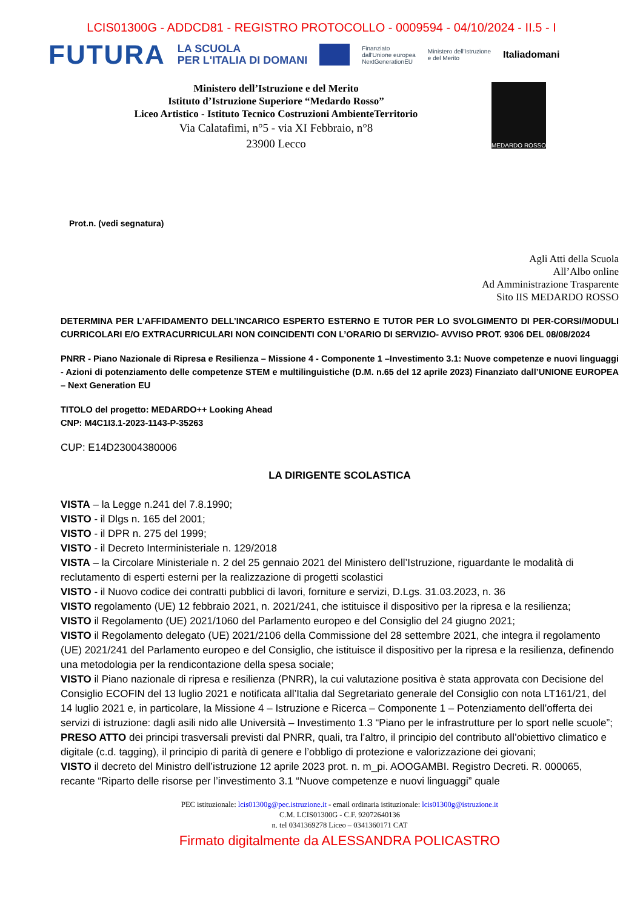LCIS01300G - ADDCD81 - REGISTRO PROTOCOLLO - 0009594 - 04/10/2024 - II.5 - I
FUTURA LA SCUOLA
PER L'ITALIA DI DOMANI Finanziato
dall'Unione europea
NextGenerationEU Ministero dell'Istruzione
e del Merito Italiadomani
Ministero dell’Istruzione e del Merito
Istituto d’Istruzione Superiore “Medardo Rosso”
Liceo Artistico - Istituto Tecnico Costruzioni AmbienteTerritorio
Via Calatafimi, n°5 - via XI Febbraio, n°8
23900 Lecco
MEDARDO ROSSO
Prot.n. (vedi segnatura)
Agli Atti della Scuola
All’Albo online
Ad Amministrazione Trasparente
Sito IIS MEDARDO ROSSO
DETERMINA PER L’AFFIDAMENTO DELL’INCARICO ESPERTO ESTERNO E TUTOR PER LO SVOLGIMENTO DI PER-CORSI/MODULI CURRICOLARI E/O EXTRACURRICULARI NON COINCIDENTI CON L’ORARIO DI SERVIZIO- AVVISO PROT. 9306 DEL 08/08/2024
PNRR - Piano Nazionale di Ripresa e Resilienza – Missione 4 - Componente 1 –Investimento 3.1: Nuove competenze e nuovi linguaggi - Azioni di potenziamento delle competenze STEM e multilinguistiche (D.M. n.65 del 12 aprile 2023) Finanziato dall’UNIONE EUROPEA – Next Generation EU
TITOLO del progetto: MEDARDO++ Looking Ahead
CNP: M4C1I3.1-2023-1143-P-35263
CUP: E14D23004380006
LA DIRIGENTE SCOLASTICA
VISTA – la Legge n.241 del 7.8.1990;
VISTO - il Dlgs n. 165 del 2001;
VISTO - il DPR n. 275 del 1999;
VISTO - il Decreto Interministeriale n. 129/2018
VISTA – la Circolare Ministeriale n. 2 del 25 gennaio 2021 del Ministero dell’Istruzione, riguardante le modalità di reclutamento di esperti esterni per la realizzazione di progetti scolastici
VISTO - il Nuovo codice dei contratti pubblici di lavori, forniture e servizi, D.Lgs. 31.03.2023, n. 36
VISTO regolamento (UE) 12 febbraio 2021, n. 2021/241, che istituisce il dispositivo per la ripresa e la resilienza;
VISTO il Regolamento (UE) 2021/1060 del Parlamento europeo e del Consiglio del 24 giugno 2021;
VISTO il Regolamento delegato (UE) 2021/2106 della Commissione del 28 settembre 2021, che integra il regolamento (UE) 2021/241 del Parlamento europeo e del Consiglio, che istituisce il dispositivo per la ripresa e la resilienza, definendo una metodologia per la rendicontazione della spesa sociale;
VISTO il Piano nazionale di ripresa e resilienza (PNRR), la cui valutazione positiva è stata approvata con Decisione del Consiglio ECOFIN del 13 luglio 2021 e notificata all’Italia dal Segretariato generale del Consiglio con nota LT161/21, del 14 luglio 2021 e, in particolare, la Missione 4 – Istruzione e Ricerca – Componente 1 – Potenziamento dell’offerta dei servizi di istruzione: dagli asili nido alle Università – Investimento 1.3 “Piano per le infrastrutture per lo sport nelle scuole”;
PRESO ATTO dei principi trasversali previsti dal PNRR, quali, tra l’altro, il principio del contributo all’obiettivo climatico e digitale (c.d. tagging), il principio di parità di genere e l’obbligo di protezione e valorizzazione dei giovani;
VISTO il decreto del Ministro dell’istruzione 12 aprile 2023 prot. n. m_pi. AOOGAMBI. Registro Decreti. R. 000065, recante “Riparto delle risorse per l’investimento 3.1 “Nuove competenze e nuovi linguaggi” quale
PEC istituzionale: lcis01300g@pec.istruzione.it - email ordinaria istituzionale: lcis01300g@istruzione.it
C.M. LCIS01300G - C.F. 92072640136
n. tel 0341369278 Liceo – 0341360171 CAT
Firmato digitalmente da ALESSANDRA POLICASTRO